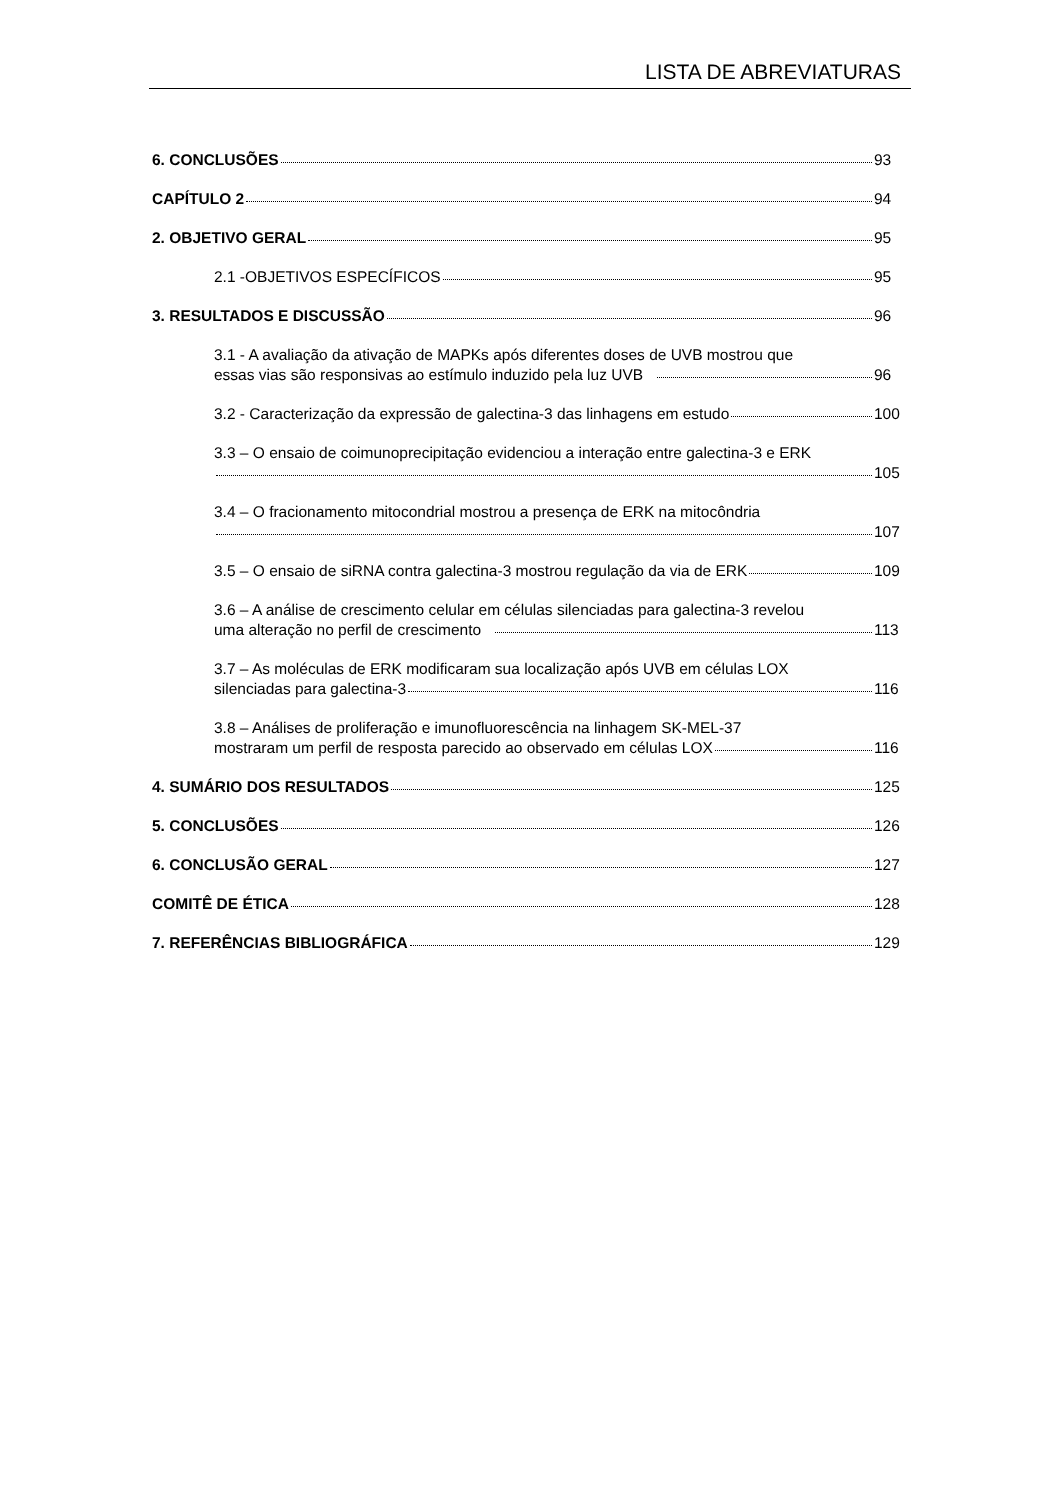LISTA DE ABREVIATURAS
6. CONCLUSÕES 93
CAPÍTULO 2 94
2. OBJETIVO GERAL 95
2.1 -OBJETIVOS ESPECÍFICOS 95
3. RESULTADOS E DISCUSSÃO 96
3.1 - A avaliação da ativação de MAPKs após diferentes doses de UVB mostrou que
essas vias são responsivas ao estímulo induzido pela luz UVB 96
3.2 - Caracterização da expressão de galectina-3 das linhagens em estudo 100
3.3 – O ensaio de coimunoprecipitação evidenciou a interação entre galectina-3 e ERK
105
3.4 – O fracionamento mitocondrial mostrou a presença de ERK na mitocôndria
107
3.5 – O ensaio de siRNA contra galectina-3 mostrou regulação da via de ERK 109
3.6 – A análise de crescimento celular em células silenciadas para galectina-3 revelou
uma alteração no perfil de crescimento 113
3.7 – As moléculas de ERK modificaram sua localização após UVB em células LOX
silenciadas para galectina-3 116
3.8 – Análises de proliferação e imunofluorescência na linhagem SK-MEL-37
mostraram um perfil de resposta parecido ao observado em células LOX 116
4. SUMÁRIO DOS RESULTADOS 125
5. CONCLUSÕES 126
6. CONCLUSÃO GERAL 127
COMITÊ DE ÉTICA 128
7. REFERÊNCIAS BIBLIOGRÁFICA 129